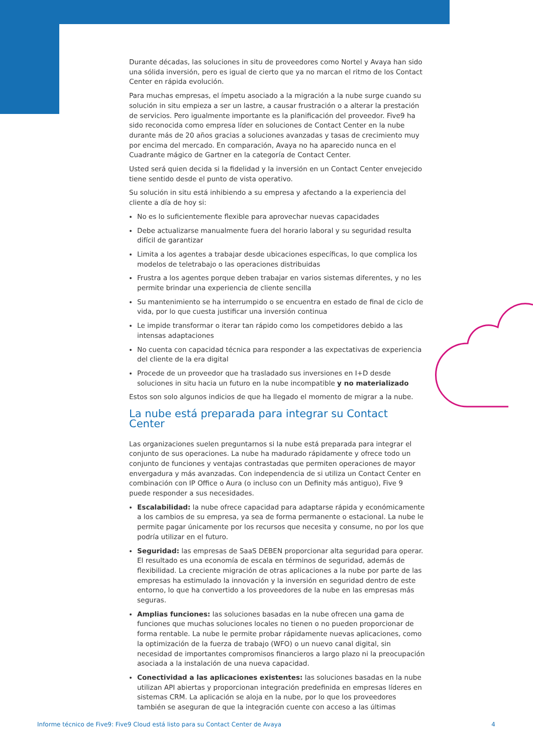Durante décadas, las soluciones in situ de proveedores como Nortel y Avaya han sido una sólida inversión, pero es igual de cierto que ya no marcan el ritmo de los Contact Center en rápida evolución.
Para muchas empresas, el ímpetu asociado a la migración a la nube surge cuando su solución in situ empieza a ser un lastre, a causar frustración o a alterar la prestación de servicios. Pero igualmente importante es la planificación del proveedor. Five9 ha sido reconocida como empresa líder en soluciones de Contact Center en la nube durante más de 20 años gracias a soluciones avanzadas y tasas de crecimiento muy por encima del mercado. En comparación, Avaya no ha aparecido nunca en el Cuadrante mágico de Gartner en la categoría de Contact Center.
Usted será quien decida si la fidelidad y la inversión en un Contact Center envejecido tiene sentido desde el punto de vista operativo.
Su solución in situ está inhibiendo a su empresa y afectando a la experiencia del cliente a día de hoy si:
No es lo suficientemente flexible para aprovechar nuevas capacidades
Debe actualizarse manualmente fuera del horario laboral y su seguridad resulta difícil de garantizar
Limita a los agentes a trabajar desde ubicaciones específicas, lo que complica los modelos de teletrabajo o las operaciones distribuidas
Frustra a los agentes porque deben trabajar en varios sistemas diferentes, y no les permite brindar una experiencia de cliente sencilla
Su mantenimiento se ha interrumpido o se encuentra en estado de final de ciclo de vida, por lo que cuesta justificar una inversión continua
Le impide transformar o iterar tan rápido como los competidores debido a las intensas adaptaciones
No cuenta con capacidad técnica para responder a las expectativas de experiencia del cliente de la era digital
Procede de un proveedor que ha trasladado sus inversiones en I+D desde soluciones in situ hacia un futuro en la nube incompatible y no materializado
Estos son solo algunos indicios de que ha llegado el momento de migrar a la nube.
La nube está preparada para integrar su Contact Center
Las organizaciones suelen preguntarnos si la nube está preparada para integrar el conjunto de sus operaciones. La nube ha madurado rápidamente y ofrece todo un conjunto de funciones y ventajas contrastadas que permiten operaciones de mayor envergadura y más avanzadas. Con independencia de si utiliza un Contact Center en combinación con IP Office o Aura (o incluso con un Definity más antiguo), Five 9 puede responder a sus necesidades.
Escalabilidad: la nube ofrece capacidad para adaptarse rápida y económicamente a los cambios de su empresa, ya sea de forma permanente o estacional. La nube le permite pagar únicamente por los recursos que necesita y consume, no por los que podría utilizar en el futuro.
Seguridad: las empresas de SaaS DEBEN proporcionar alta seguridad para operar. El resultado es una economía de escala en términos de seguridad, además de flexibilidad. La creciente migración de otras aplicaciones a la nube por parte de las empresas ha estimulado la innovación y la inversión en seguridad dentro de este entorno, lo que ha convertido a los proveedores de la nube en las empresas más seguras.
Amplias funciones: las soluciones basadas en la nube ofrecen una gama de funciones que muchas soluciones locales no tienen o no pueden proporcionar de forma rentable. La nube le permite probar rápidamente nuevas aplicaciones, como la optimización de la fuerza de trabajo (WFO) o un nuevo canal digital, sin necesidad de importantes compromisos financieros a largo plazo ni la preocupación asociada a la instalación de una nueva capacidad.
Conectividad a las aplicaciones existentes: las soluciones basadas en la nube utilizan API abiertas y proporcionan integración predefinida en empresas líderes en sistemas CRM. La aplicación se aloja en la nube, por lo que los proveedores también se aseguran de que la integración cuente con acceso a las últimas
Informe técnico de Five9: Five9 Cloud está listo para su Contact Center de Avaya 4